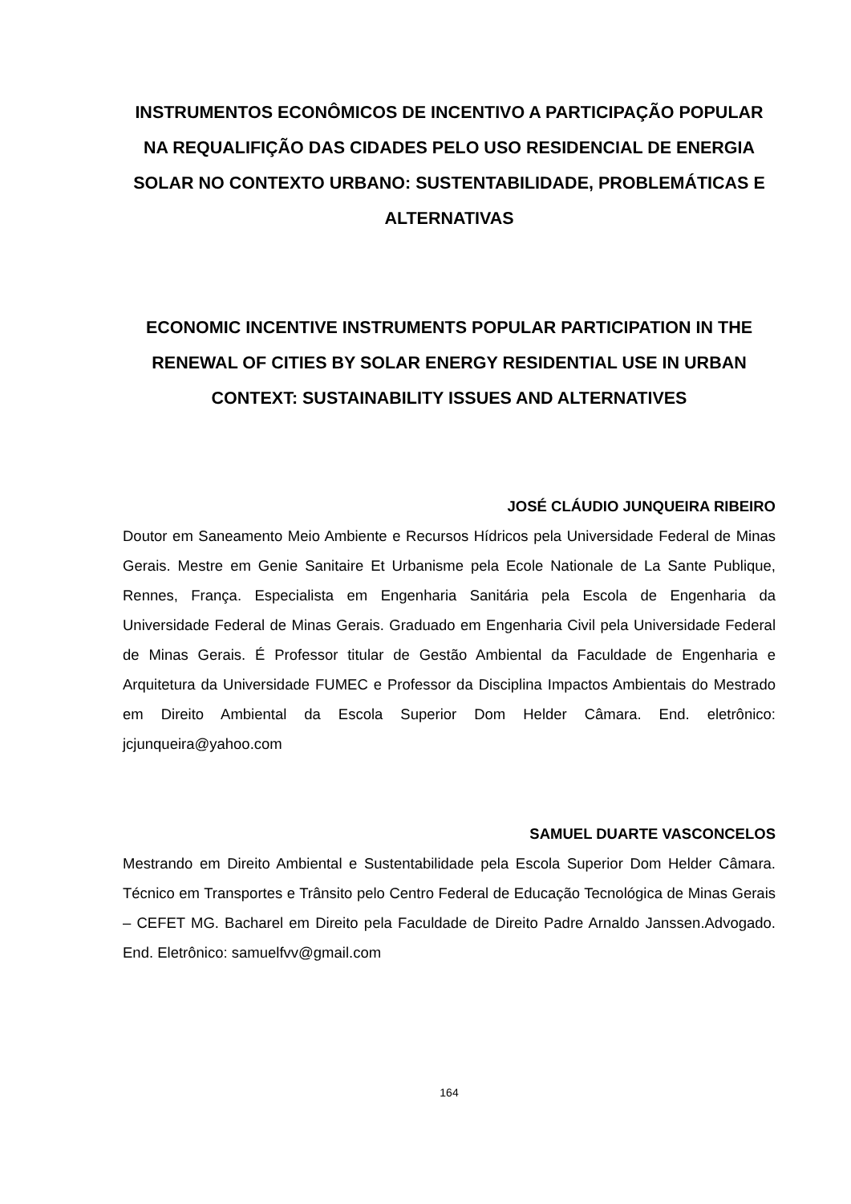INSTRUMENTOS ECONÔMICOS DE INCENTIVO A PARTICIPAÇÃO POPULAR NA REQUALIFIÇÃO DAS CIDADES PELO USO RESIDENCIAL DE ENERGIA SOLAR NO CONTEXTO URBANO: SUSTENTABILIDADE, PROBLEMÁTICAS E ALTERNATIVAS
ECONOMIC INCENTIVE INSTRUMENTS POPULAR PARTICIPATION IN THE RENEWAL OF CITIES BY SOLAR ENERGY RESIDENTIAL USE IN URBAN CONTEXT: SUSTAINABILITY ISSUES AND ALTERNATIVES
JOSÉ CLÁUDIO JUNQUEIRA RIBEIRO
Doutor em Saneamento Meio Ambiente e Recursos Hídricos pela Universidade Federal de Minas Gerais. Mestre em Genie Sanitaire Et Urbanisme pela Ecole Nationale de La Sante Publique, Rennes, França. Especialista em Engenharia Sanitária pela Escola de Engenharia da Universidade Federal de Minas Gerais. Graduado em Engenharia Civil pela Universidade Federal de Minas Gerais. É Professor titular de Gestão Ambiental da Faculdade de Engenharia e Arquitetura da Universidade FUMEC e Professor da Disciplina Impactos Ambientais do Mestrado em Direito Ambiental da Escola Superior Dom Helder Câmara. End. eletrônico: jcjunqueira@yahoo.com
SAMUEL DUARTE VASCONCELOS
Mestrando em Direito Ambiental e Sustentabilidade pela Escola Superior Dom Helder Câmara. Técnico em Transportes e Trânsito pelo Centro Federal de Educação Tecnológica de Minas Gerais – CEFET MG. Bacharel em Direito pela Faculdade de Direito Padre Arnaldo Janssen.Advogado. End. Eletrônico: samuelfvv@gmail.com
164